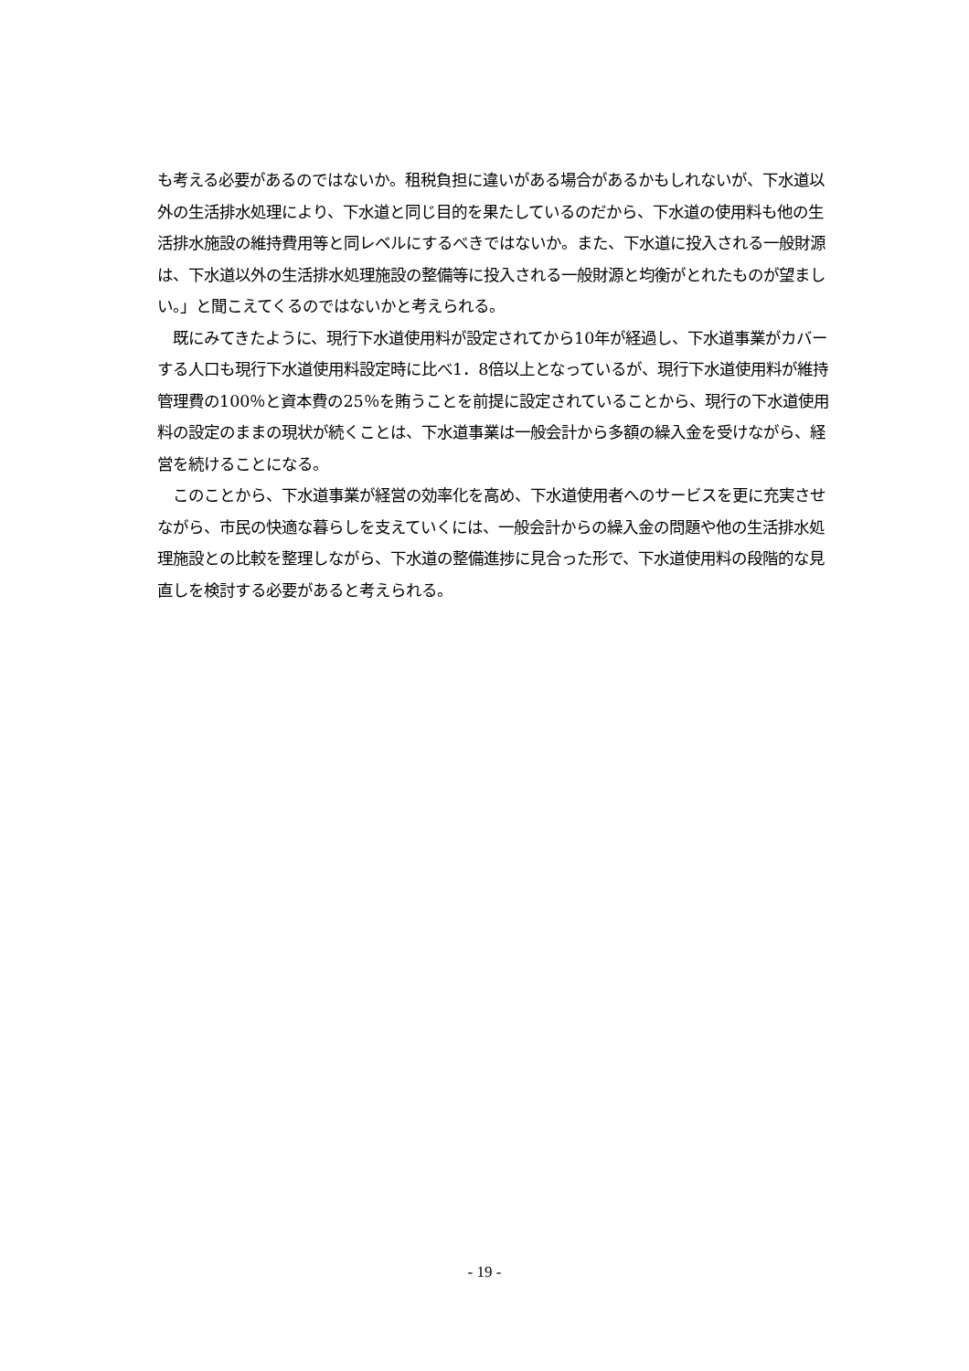も考える必要があるのではないか。租税負担に違いがある場合があるかもしれないが、下水道以外の生活排水処理により、下水道と同じ目的を果たしているのだから、下水道の使用料も他の生活排水施設の維持費用等と同レベルにするべきではないか。また、下水道に投入される一般財源は、下水道以外の生活排水処理施設の整備等に投入される一般財源と均衡がとれたものが望ましい。」と聞こえてくるのではないかと考えられる。
　既にみてきたように、現行下水道使用料が設定されてから10年が経過し、下水道事業がカバーする人口も現行下水道使用料設定時に比べ1．8倍以上となっているが、現行下水道使用料が維持管理費の100％と資本費の25％を賄うことを前提に設定されていることから、現行の下水道使用料の設定のままの現状が続くことは、下水道事業は一般会計から多額の繰入金を受けながら、経営を続けることになる。
　このことから、下水道事業が経営の効率化を高め、下水道使用者へのサービスを更に充実させながら、市民の快適な暮らしを支えていくには、一般会計からの繰入金の問題や他の生活排水処理施設との比較を整理しながら、下水道の整備進捗に見合った形で、下水道使用料の段階的な見直しを検討する必要があると考えられる。
- 19 -